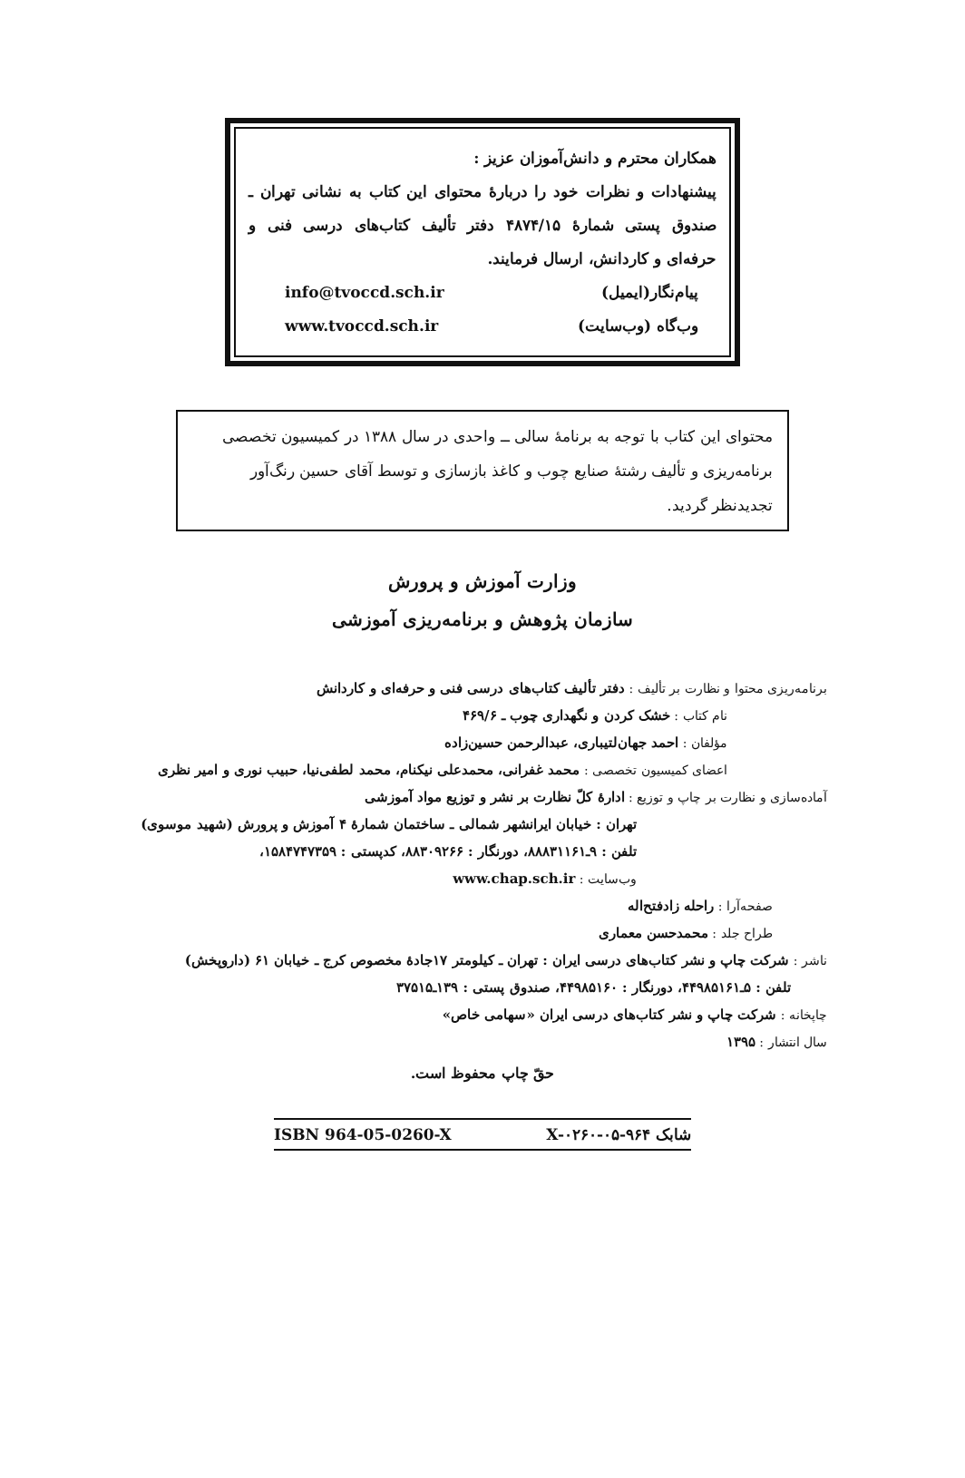همکاران محترم و دانش‌آموزان عزیز :
پیشنهادات و نظرات خود را دربارهٔ محتوای این کتاب به نشانی تهران ـ صندوق پستی شمارهٔ ۴۸۷۴/۱۵ دفتر تألیف کتاب‌های درسی فنی و حرفه‌ای و کاردانش، ارسال فرمایند.
پیام‌نگار(ایمیل) info@tvoccd.sch.ir
وب‌گاه (وب‌سایت) www.tvoccd.sch.ir
محتوای این کتاب با توجه به برنامهٔ سالی ــ واحدی در سال ۱۳۸۸ در کمیسیون تخصصی برنامه‌ریزی و تألیف رشتهٔ صنایع چوب و کاغذ بازسازی و توسط آقای حسین رنگ‌آور تجدیدنظر گردید.
وزارت آموزش و پرورش
سازمان پژوهش و برنامه‌ریزی آموزشی
برنامه‌ریزی محتوا و نظارت بر تألیف : دفتر تألیف کتاب‌های درسی فنی و حرفه‌ای و کاردانش
نام کتاب : خشک کردن و نگهداری چوب ـ ۴۶۹/۶
مؤلفان : احمد جهان‌لتیباری، عبدالرحمن حسین‌زاده
اعضای کمیسیون تخصصی : محمد غفرانی، محمدعلی نیکنام، محمد لطفی‌نیا، حبیب نوری و امیر نظری
آماده‌سازی و نظارت بر چاپ و توزیع : ادارهٔ کلّ نظارت بر نشر و توزیع مواد آموزشی
تهران : خیابان ایرانشهر شمالی ـ ساختمان شمارهٔ ۴ آموزش و پرورش (شهید موسوی)
تلفن : ۹ـ۸۸۸۳۱۱۶۱، دورنگار : ۸۸۳۰۹۲۶۶، کدپستی : ۱۵۸۴۷۴۷۳۵۹،
وب‌سایت : www.chap.sch.ir
صفحه‌آرا : راحله زادفتح‌اله
طراح جلد : محمدحسن معماری
ناشر : شرکت چاپ و نشر کتاب‌های درسی ایران : تهران ـ کیلومتر ۱۷جادهٔ مخصوص کرج ـ خیابان ۶۱ (داروپخش)
تلفن : ۵ـ۴۴۹۸۵۱۶۱، دورنگار : ۴۴۹۸۵۱۶۰، صندوق پستی : ۱۳۹ـ۳۷۵۱۵
چاپخانه : شرکت چاپ و نشر کتاب‌های درسی ایران «سهامی خاص»
سال انتشار : ۱۳۹۵
حقّ چاپ محفوظ است.
شابک X-۰۲۶۰-۰۵-۹۶۴ ISBN 964-05-0260-X